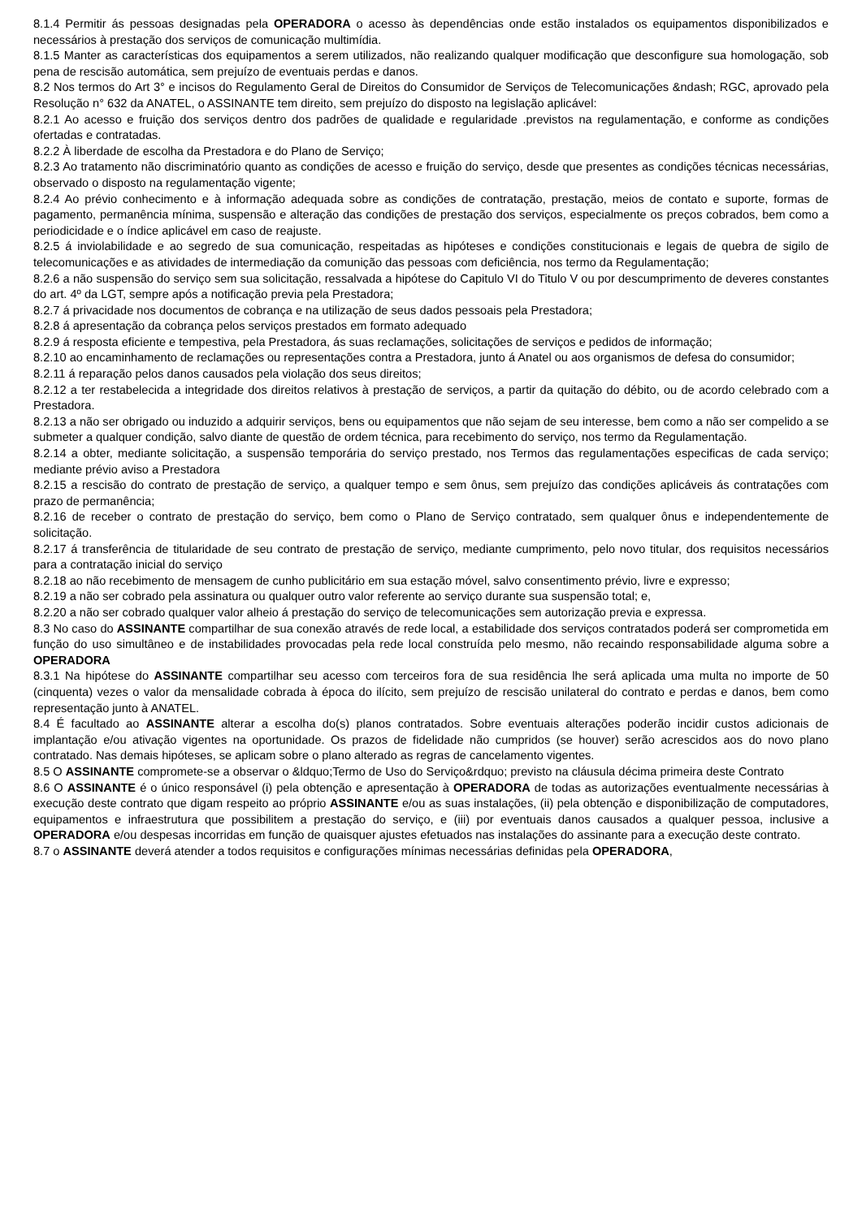8.1.4 Permitir ás pessoas designadas pela OPERADORA o acesso às dependências onde estão instalados os equipamentos disponibilizados e necessários à prestação dos serviços de comunicação multimídia.
8.1.5 Manter as características dos equipamentos a serem utilizados, não realizando qualquer modificação que desconfigure sua homologação, sob pena de rescisão automática, sem prejuízo de eventuais perdas e danos.
8.2 Nos termos do Art 3° e incisos do Regulamento Geral de Direitos do Consumidor de Serviços de Telecomunicações &ndash; RGC, aprovado pela Resolução n° 632 da ANATEL, o ASSINANTE tem direito, sem prejuízo do disposto na legislação aplicável:
8.2.1 Ao acesso e fruição dos serviços dentro dos padrões de qualidade e regularidade .previstos na regulamentação, e conforme as condições ofertadas e contratadas.
8.2.2 À liberdade de escolha da Prestadora e do Plano de Serviço;
8.2.3 Ao tratamento não discriminatório quanto as condições de acesso e fruição do serviço, desde que presentes as condições técnicas necessárias, observado o disposto na regulamentação vigente;
8.2.4 Ao prévio conhecimento e à informação adequada sobre as condições de contratação, prestação, meios de contato e suporte, formas de pagamento, permanência mínima, suspensão e alteração das condições de prestação dos serviços, especialmente os preços cobrados, bem como a periodicidade e o índice aplicável em caso de reajuste.
8.2.5 á inviolabilidade e ao segredo de sua comunicação, respeitadas as hipóteses e condições constitucionais e legais de quebra de sigilo de telecomunicações e as atividades de intermediação da comunição das pessoas com deficiência, nos termo da Regulamentação;
8.2.6 a não suspensão do serviço sem sua solicitação, ressalvada a hipótese do Capitulo VI do Titulo V ou por descumprimento de deveres constantes do art. 4º da LGT, sempre após a notificação previa pela Prestadora;
8.2.7 á privacidade nos documentos de cobrança e na utilização de seus dados pessoais pela Prestadora;
8.2.8 á apresentação da cobrança pelos serviços prestados em formato adequado
8.2.9 á resposta eficiente e tempestiva, pela Prestadora, ás suas reclamações, solicitações de serviços e pedidos de informação;
8.2.10 ao encaminhamento de reclamações ou representações contra a Prestadora, junto á Anatel ou aos organismos de defesa do consumidor;
8.2.11 á reparação pelos danos causados pela violação dos seus direitos;
8.2.12 a ter restabelecida a integridade dos direitos relativos à prestação de serviços, a partir da quitação do débito, ou de acordo celebrado com a Prestadora.
8.2.13 a não ser obrigado ou induzido a adquirir serviços, bens ou equipamentos que não sejam de seu interesse, bem como a não ser compelido a se submeter a qualquer condição, salvo diante de questão de ordem técnica, para recebimento do serviço, nos termo da Regulamentação.
8.2.14 a obter, mediante solicitação, a suspensão temporária do serviço prestado, nos Termos das regulamentações especificas de cada serviço; mediante prévio aviso a Prestadora
8.2.15 a rescisão do contrato de prestação de serviço, a qualquer tempo e sem ônus, sem prejuízo das condições aplicáveis ás contratações com prazo de permanência;
8.2.16 de receber o contrato de prestação do serviço, bem como o Plano de Serviço contratado, sem qualquer ônus e independentemente de solicitação.
8.2.17 á transferência de titularidade de seu contrato de prestação de serviço, mediante cumprimento, pelo novo titular, dos requisitos necessários para a contratação inicial do serviço
8.2.18 ao não recebimento de mensagem de cunho publicitário em sua estação móvel, salvo consentimento prévio, livre e expresso;
8.2.19 a não ser cobrado pela assinatura ou qualquer outro valor referente ao serviço durante sua suspensão total; e,
8.2.20 a não ser cobrado qualquer valor alheio á prestação do serviço de telecomunicações sem autorização previa e expressa.
8.3 No caso do ASSINANTE compartilhar de sua conexão através de rede local, a estabilidade dos serviços contratados poderá ser comprometida em função do uso simultâneo e de instabilidades provocadas pela rede local construída pelo mesmo, não recaindo responsabilidade alguma sobre a OPERADORA
8.3.1 Na hipótese do ASSINANTE compartilhar seu acesso com terceiros fora de sua residência lhe será aplicada uma multa no importe de 50 (cinquenta) vezes o valor da mensalidade cobrada à época do ilícito, sem prejuízo de rescisão unilateral do contrato e perdas e danos, bem como representação junto à ANATEL.
8.4 É facultado ao ASSINANTE alterar a escolha do(s) planos contratados. Sobre eventuais alterações poderão incidir custos adicionais de implantação e/ou ativação vigentes na oportunidade. Os prazos de fidelidade não cumpridos (se houver) serão acrescidos aos do novo plano contratado. Nas demais hipóteses, se aplicam sobre o plano alterado as regras de cancelamento vigentes.
8.5 O ASSINANTE compromete-se a observar o &ldquo;Termo de Uso do Serviço&rdquo; previsto na cláusula décima primeira deste Contrato
8.6 O ASSINANTE é o único responsável (i) pela obtenção e apresentação à OPERADORA de todas as autorizações eventualmente necessárias à execução deste contrato que digam respeito ao próprio ASSINANTE e/ou as suas instalações, (ii) pela obtenção e disponibilização de computadores, equipamentos e infraestrutura que possibilitem a prestação do serviço, e (iii) por eventuais danos causados a qualquer pessoa, inclusive a OPERADORA e/ou despesas incorridas em função de quaisquer ajustes efetuados nas instalações do assinante para a execução deste contrato.
8.7 o ASSINANTE deverá atender a todos requisitos e configurações mínimas necessárias definidas pela OPERADORA,